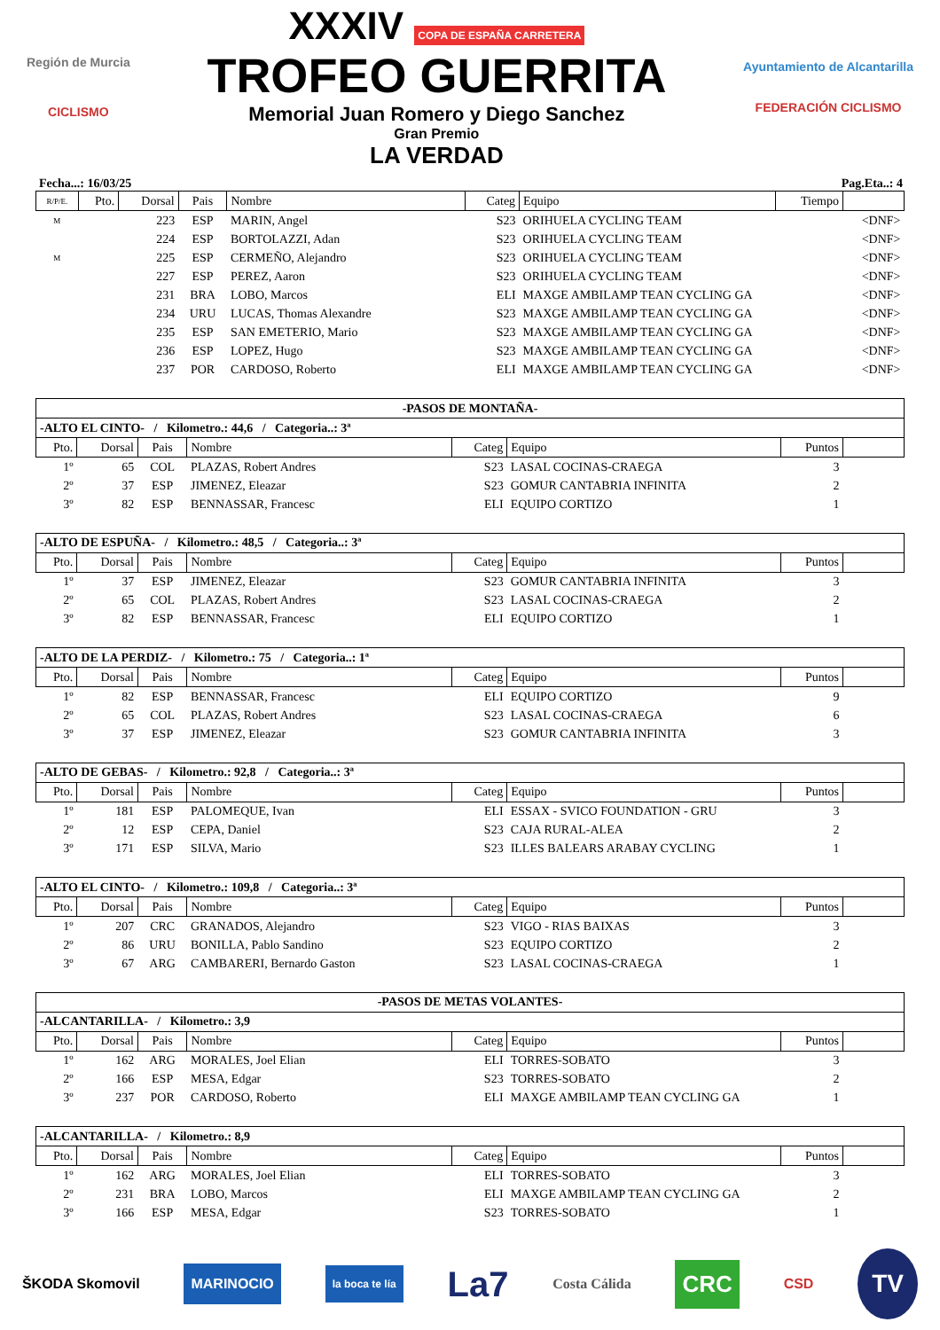Región de Murcia
CICLISMO
XXXIV COPA DE ESPAÑA CARRETERA
TROFEO GUERRITA
Memorial Juan Romero y Diego Sanchez
Gran Premio
LA VERDAD
Ayuntamiento de Alcantarilla
FEDERACIÓN CICLISMO
Fecha...: 16/03/25 Pag.Eta..: 4
| R/P/E. | Pto. | Dorsal | Pais | Nombre | Categ | Equipo | Tiempo | |
| --- | --- | --- | --- | --- | --- | --- | --- | --- |
| M | | 223 | ESP | MARIN, Angel | S23 | ORIHUELA CYCLING TEAM | | <DNF> |
| | | 224 | ESP | BORTOLAZZI, Adan | S23 | ORIHUELA CYCLING TEAM | | <DNF> |
| M | | 225 | ESP | CERMEÑO, Alejandro | S23 | ORIHUELA CYCLING TEAM | | <DNF> |
| | | 227 | ESP | PEREZ, Aaron | S23 | ORIHUELA CYCLING TEAM | | <DNF> |
| | | 231 | BRA | LOBO, Marcos | ELI | MAXGE AMBILAMP TEAN CYCLING GA | | <DNF> |
| | | 234 | URU | LUCAS, Thomas Alexandre | S23 | MAXGE AMBILAMP TEAN CYCLING GA | | <DNF> |
| | | 235 | ESP | SAN EMETERIO, Mario | S23 | MAXGE AMBILAMP TEAN CYCLING GA | | <DNF> |
| | | 236 | ESP | LOPEZ, Hugo | S23 | MAXGE AMBILAMP TEAN CYCLING GA | | <DNF> |
| | | 237 | POR | CARDOSO, Roberto | ELI | MAXGE AMBILAMP TEAN CYCLING GA | | <DNF> |
| -PASOS DE MONTAÑA- | | | | | | | |
| -ALTO EL CINTO- / Kilometro.: 44,6 / Categoria..: 3ª | | | | | | | |
| Pto. | Dorsal | Pais | Nombre | Categ | Equipo | Puntos | |
| 1º | 65 | COL | PLAZAS, Robert Andres | S23 | LASAL COCINAS-CRAEGA | 3 | |
| 2º | 37 | ESP | JIMENEZ, Eleazar | S23 | GOMUR CANTABRIA INFINITA | 2 | |
| 3º | 82 | ESP | BENNASSAR, Francesc | ELI | EQUIPO CORTIZO | 1 | |
| -ALTO DE ESPUÑA- / Kilometro.: 48,5 / Categoria..: 3ª | | | | | | | |
| Pto. | Dorsal | Pais | Nombre | Categ | Equipo | Puntos | |
| 1º | 37 | ESP | JIMENEZ, Eleazar | S23 | GOMUR CANTABRIA INFINITA | 3 | |
| 2º | 65 | COL | PLAZAS, Robert Andres | S23 | LASAL COCINAS-CRAEGA | 2 | |
| 3º | 82 | ESP | BENNASSAR, Francesc | ELI | EQUIPO CORTIZO | 1 | |
| -ALTO DE LA PERDIZ- / Kilometro.: 75 / Categoria..: 1ª | | | | | | | |
| Pto. | Dorsal | Pais | Nombre | Categ | Equipo | Puntos | |
| 1º | 82 | ESP | BENNASSAR, Francesc | ELI | EQUIPO CORTIZO | 9 | |
| 2º | 65 | COL | PLAZAS, Robert Andres | S23 | LASAL COCINAS-CRAEGA | 6 | |
| 3º | 37 | ESP | JIMENEZ, Eleazar | S23 | GOMUR CANTABRIA INFINITA | 3 | |
| -ALTO DE GEBAS- / Kilometro.: 92,8 / Categoria..: 3ª | | | | | | | |
| Pto. | Dorsal | Pais | Nombre | Categ | Equipo | Puntos | |
| 1º | 181 | ESP | PALOMEQUE, Ivan | ELI | ESSAX - SVICO FOUNDATION - GRU | 3 | |
| 2º | 12 | ESP | CEPA, Daniel | S23 | CAJA RURAL-ALEA | 2 | |
| 3º | 171 | ESP | SILVA, Mario | S23 | ILLES BALEARS ARABAY CYCLING | 1 | |
| -ALTO EL CINTO- / Kilometro.: 109,8 / Categoria..: 3ª | | | | | | | |
| Pto. | Dorsal | Pais | Nombre | Categ | Equipo | Puntos | |
| 1º | 207 | CRC | GRANADOS, Alejandro | S23 | VIGO - RIAS BAIXAS | 3 | |
| 2º | 86 | URU | BONILLA, Pablo Sandino | S23 | EQUIPO CORTIZO | 2 | |
| 3º | 67 | ARG | CAMBARERI, Bernardo Gaston | S23 | LASAL COCINAS-CRAEGA | 1 | |
| -PASOS DE METAS VOLANTES- | | | | | | | |
| -ALCANTARILLA- / Kilometro.: 3,9 | | | | | | | |
| Pto. | Dorsal | Pais | Nombre | Categ | Equipo | Puntos | |
| 1º | 162 | ARG | MORALES, Joel Elian | ELI | TORRES-SOBATO | 3 | |
| 2º | 166 | ESP | MESA, Edgar | S23 | TORRES-SOBATO | 2 | |
| 3º | 237 | POR | CARDOSO, Roberto | ELI | MAXGE AMBILAMP TEAN CYCLING GA | 1 | |
| -ALCANTARILLA- / Kilometro.: 8,9 | | | | | | | |
| Pto. | Dorsal | Pais | Nombre | Categ | Equipo | Puntos | |
| 1º | 162 | ARG | MORALES, Joel Elian | ELI | TORRES-SOBATO | 3 | |
| 2º | 231 | BRA | LOBO, Marcos | ELI | MAXGE AMBILAMP TEAN CYCLING GA | 2 | |
| 3º | 166 | ESP | MESA, Edgar | S23 | TORRES-SOBATO | 1 | |
ŠKODA Skomovil MARINOCIO la boca te lía La7 Costa Cálida CRC CSD TV